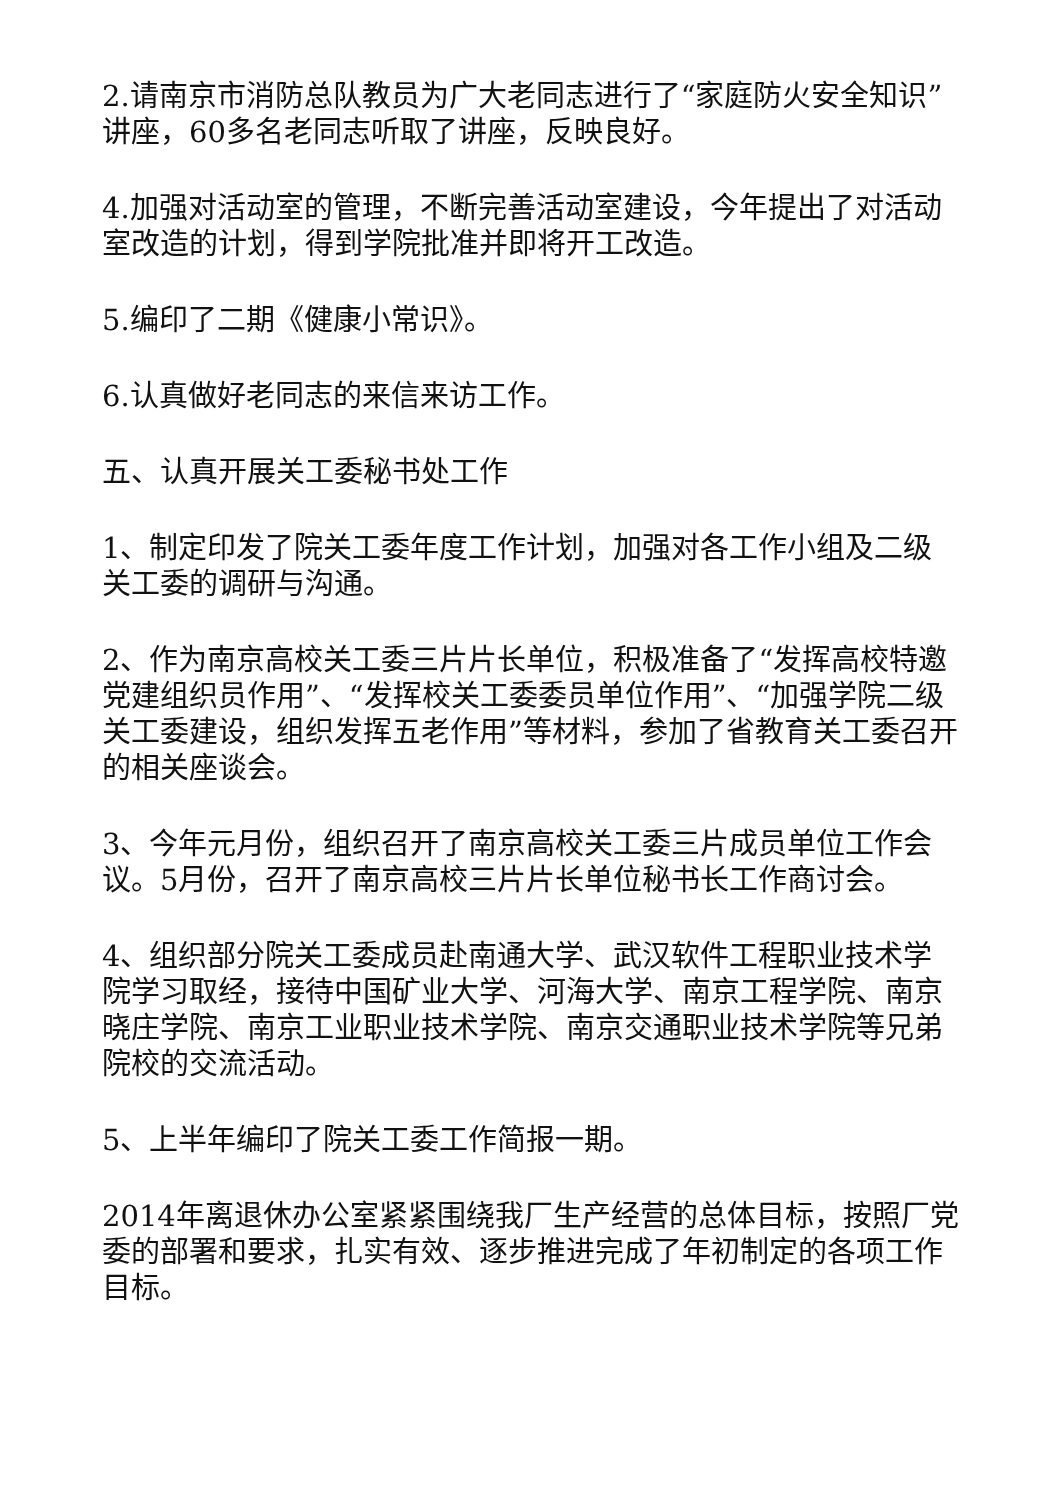2.请南京市消防总队教员为广大老同志进行了“家庭防火安全知识”讲座，60多名老同志听取了讲座，反映良好。
4.加强对活动室的管理，不断完善活动室建设，今年提出了对活动室改造的计划，得到学院批准并即将开工改造。
5.编印了二期《健康小常识》。
6.认真做好老同志的来信来访工作。
五、认真开展关工委秘书处工作
1、制定印发了院关工委年度工作计划，加强对各工作小组及二级关工委的调研与沟通。
2、作为南京高校关工委三片片长单位，积极准备了“发挥高校特邀党建组织员作用”、“发挥校关工委委员单位作用”、“加强学院二级关工委建设，组织发挥五老作用”等材料，参加了省教育关工委召开的相关座谈会。
3、今年元月份，组织召开了南京高校关工委三片成员单位工作会议。5月份，召开了南京高校三片片长单位秘书长工作商讨会。
4、组织部分院关工委成员赴南通大学、武汉软件工程职业技术学院学习取经，接待中国矿业大学、河海大学、南京工程学院、南京晓庄学院、南京工业职业技术学院、南京交通职业技术学院等兄弟院校的交流活动。
5、上半年编印了院关工委工作简报一期。
2014年离退休办公室紧紧围绕我厂生产经营的总体目标，按照厂党委的部署和要求，扎实有效、逐步推进完成了年初制定的各项工作目标。